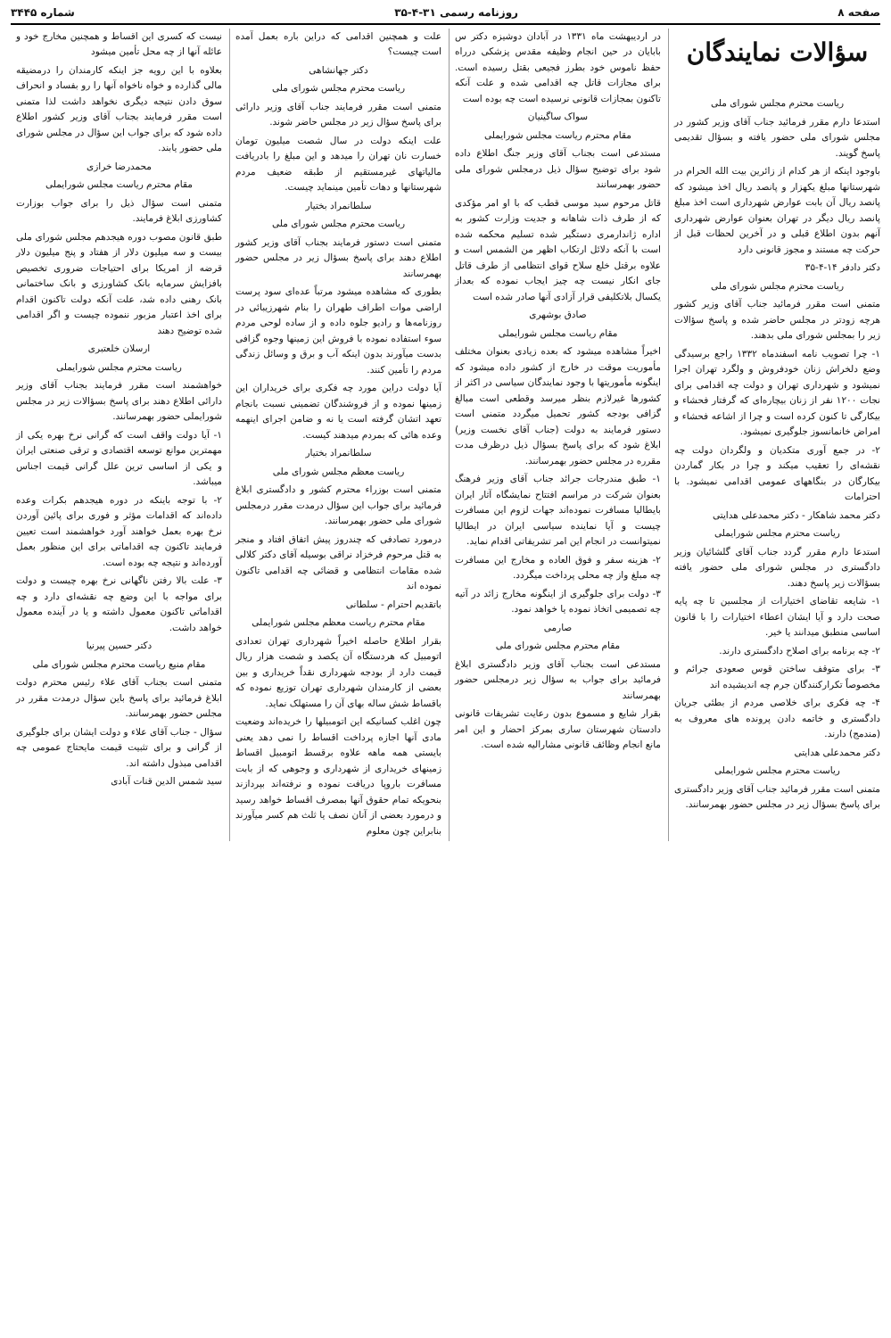صفحه ۸ روزنامه رسمی ۳۱-۴-۳۵ شماره ۳۴۴۵
سؤالات نمایندگان
ریاست محترم مجلس شورای ملی
استدعا دارم مقرر فرمائید جناب آقای وزیر کشور در مجلس شورای ملی حضور یافته و بسؤال تقدیمی پاسخ گویند.
باوجود اینکه از هر کدام از زائرین بیت الله الحرام در شهرستانها مبلغ یکهزار و پانصد ریال اخذ میشود که پانصد ریال آن بابت عوارض شهرداری است اخذ مبلغ پانصد ریال دیگر در تهران بعنوان عوارض شهرداری آنهم بدون اطلاع قبلی و در آخرین لحظات قبل از حرکت چه مستند و مجوز قانونی دارد
دکتر دادفر ۱۴-۴-۳۵
ریاست محترم مجلس شورای ملی
متمنی است مقرر فرمائید جناب آقای وزیر کشور هرچه زودتر در مجلس حاضر شده و پاسخ سؤالات زیر را بمجلس شورای ملی بدهند.
۱- چرا تصویب نامه اسفندماه ۱۳۳۲ راجع برسیدگی وضع دلخراش زنان خودفروش و ولگرد تهران اجرا نمیشود و شهرداری تهران و دولت چه اقدامی برای نجات ۱۲۰۰ نفر از زنان بیچاره‌ای که گرفتار فحشاء و بیکارگی تا کنون کرده است و چرا از اشاعه فحشاء و امراض خانمانسوز جلوگیری نمیشود.
۲- در جمع آوری متکدیان و ولگردان دولت چه نقشه‌ای را تعقیب میکند و چرا در بکار گماردن بیکارگان در بنگاههای عمومی اقدامی نمیشود. با احترامات
دکتر محمد شاهکار - دکتر محمدعلی هدایتی
ریاست محترم مجلس شورایملی
استدعا دارم مقرر گردد جناب آقای گلشائیان وزیر دادگستری در مجلس شورای ملی حضور یافته بسؤالات زیر پاسخ دهند.
۱- شایعه تقاضای اختیارات از مجلسین تا چه پایه صحت دارد و آیا ایشان اعطاء اختیارات را با قانون اساسی منطبق میدانند یا خیر.
۲- چه برنامه برای اصلاح دادگستری دارند.
۳- برای متوقف ساختن قوس صعودی جرائم و مخصوصاً تکرارکنندگان جرم چه اندیشیده اند
۴- چه فکری برای خلاصی مردم از بطئی جریان دادگستری و خاتمه دادن پرونده های معروف به (مندمج) دارند.
دکتر محمدعلی هدایتی
ریاست محترم مجلس شورایملی
متمنی است مقرر فرمائید جناب آقای وزیر دادگستری برای پاسخ بسؤال زیر در مجلس حضور بهمرسانند.
در اردیبهشت ماه ۱۳۳۱ در آبادان دوشیزه دکتر س بابایان در حین انجام وظیفه مقدس پزشکی درراه حفظ ناموس خود بطرز فجیعی بقتل رسیده است. برای مجازات قاتل چه اقدامی شده و علت آنکه تاکنون بمجازات قانونی نرسیده است چه بوده است
سواک ساگینیان
مقام محترم ریاست مجلس شورایملی
مستدعی است بجناب آقای وزیر جنگ اطلاع داده شود برای توضیح سؤال ذیل درمجلس شورای ملی حضور بهمرسانند
قاتل مرحوم سید موسی قطب که با او امر مؤکدی که از طرف ذات شاهانه و جدیت وزارت کشور به اداره ژاندارمری دستگیر شده تسلیم محکمه شده است با آنکه دلائل ارتکاب اظهر من الشمس است و علاوه برقتل خلع سلاح قوای انتظامی از طرف قاتل جای انکار نیست چه چیز ایجاب نموده که بعداز یکسال بلاتکلیفی قرار آزادی آنها صادر شده است
صادق بوشهری
مقام ریاست مجلس شورایملی
اخیراً مشاهده میشود که بعده زیادی بعنوان مختلف مأموریت موقت در خارج از کشور داده میشود که اینگونه مأموریتها با وجود نمایندگان سیاسی در اکثر از کشورها غیرلازم بنظر میرسد وقطعی است مبالغ گزافی بودجه کشور تحمیل میگردد متمنی است دستور فرمایند به دولت (جناب آقای نخست وزیر) ابلاغ شود که برای پاسخ بسؤال ذیل درظرف مدت مقرره در مجلس حضور بهمرسانند.
۱- طبق مندرجات جرائد جناب آقای وزیر فرهنگ بعنوان شرکت در مراسم افتتاح نمایشگاه آثار ایران بایطالیا مسافرت نموده‌اند جهات لزوم این مسافرت چیست و آیا نماینده سیاسی ایران در ایطالیا نمیتوانست در انجام این امر تشریفاتی اقدام نماید.
۲- هزینه سفر و فوق العاده و مخارج این مسافرت چه مبلغ واز چه محلی پرداخت میگردد.
۳- دولت برای جلوگیری از اینگونه مخارج زائد در آتیه چه تصمیمی اتخاذ نموده یا خواهد نمود.
صارمی
مقام محترم مجلس شورای ملی
مستدعی است بجناب آقای وزیر دادگستری ابلاغ فرمائید برای جواب به سؤال زیر درمجلس حضور بهمرسانند
بقرار شایع و مسموع بدون رعایت تشریفات قانونی دادستان شهرستان ساری بمرکز احضار و این امر مانع انجام وظائف قانونی مشارالیه شده است.
علت و همچنین اقدامی که دراین باره بعمل آمده است چیست؟
دکتر جهانشاهی
ریاست محترم مجلس شورای ملی
متمنی است مقرر فرمایند جناب آقای وزیر دارائی برای پاسخ سؤال زیر در مجلس حاضر شوند.
علت اینکه دولت در سال شصت میلیون تومان خسارت نان تهران را میدهد و این مبلغ را بادریافت مالیاتهای غیرمستقیم از طبقه ضعیف مردم شهرستانها و دهات تأمین مینماید چیست.
سلطانمراد بختیار
ریاست محترم مجلس شورای ملی
متمنی است دستور فرمایند بجناب آقای وزیر کشور اطلاع دهند برای پاسخ بسؤال زیر در مجلس حضور بهمرسانند
بطوری که مشاهده میشود مرتباً عده‌ای سود پرست اراضی موات اطراف طهران را بنام شهرزیبائی در روزنامه‌ها و رادیو جلوه داده و از ساده لوحی مردم سوء استفاده نموده با فروش این زمینها وجوه گزافی بدست میآورند بدون اینکه آب و برق و وسائل زندگی مردم را تأمین کنند.
آیا دولت دراین مورد چه فکری برای خریداران این زمینها نموده و از فروشندگان تضمینی نسبت بانجام تعهد اتشان گرفته است یا نه و ضامن اجرای اینهمه وعده هائی که بمردم میدهند کیست.
سلطانمراد بختیار
ریاست معظم مجلس شورای ملی
متمنی است بوزراء محترم کشور و دادگستری ابلاغ فرمائید برای جواب این سؤال درمدت مقرر درمجلس شورای ملی حضور بهمرسانند.
درمورد تصادفی که چندروز پیش اتفاق افتاد و منجر به قتل مرحوم فرخزاد نراقی بوسیله آقای دکتر کلالی شده مقامات انتظامی و قضائی چه اقدامی تاکنون نموده اند
باتقدیم احترام - سلطانی
مقام محترم ریاست معظم مجلس شورایملی
بقرار اطلاع حاصله اخیراً شهرداری تهران تعدادی اتومبیل که هردستگاه آن یکصد و شصت هزار ریال قیمت دارد از بودجه شهرداری نقداً خریداری و بین بعضی از کارمندان شهرداری تهران توزیع نموده که باقساط شش ساله بهای آن را مستهلک نماید.
چون اغلب کسانیکه این اتومبیلها را خریده‌اند وضعیت مادی آنها اجازه پرداخت اقساط را نمی دهد یعنی بایستی همه ماهه علاوه برقسط اتومبیل اقساط زمینهای خریداری از شهرداری و وجوهی که از بابت مسافرت باروپا دریافت نموده و نرفته‌اند بپردازند بنحویکه تمام حقوق آنها بمصرف اقساط خواهد رسید و درمورد بعضی از آنان نصف یا ثلث هم کسر میآورند بنابراین چون معلوم
نیست که کسری این اقساط و همچنین مخارج خود و عائله آنها از چه محل تأمین میشود
بعلاوه با این رویه جز اینکه کارمندان را درمضیقه مالی گذارده و خواه ناخواه آنها را رو بفساد و انحراف سوق دادن نتیجه دیگری نخواهد داشت لذا متمنی است مقرر فرمایند بجناب آقای وزیر کشور اطلاع داده شود که برای جواب این سؤال در مجلس شورای ملی حضور یابند.
محمدرضا خرازی
مقام محترم ریاست مجلس شورایملی
متمنی است سؤال ذیل را برای جواب بوزارت کشاورزی ابلاغ فرمایند.
طبق قانون مصوب دوره هیجدهم مجلس شورای ملی بیست و سه میلیون دلار از هفتاد و پنج میلیون دلار قرضه از امریکا برای احتیاجات ضروری تخصیص بافزایش سرمایه بانک کشاورزی و بانک ساختمانی بانک رهنی داده شد، علت آنکه دولت تاکنون اقدام برای اخذ اعتبار مزبور ننموده چیست و اگر اقدامی شده توضیح دهند
ارسلان خلعتبری
ریاست محترم مجلس شورایملی
خواهشمند است مقرر فرمایند بجناب آقای وزیر دارائی اطلاع دهند برای پاسخ بسؤالات زیر در مجلس شورایملی حضور بهمرسانند.
۱- آیا دولت واقف است که گرانی نرخ بهره یکی از مهمترین موانع توسعه اقتصادی و ترقی صنعتی ایران و یکی از اساسی ترین علل گرانی قیمت اجناس میباشد.
۲- با توجه باینکه در دوره هیجدهم بکرات وعده داده‌اند که اقدامات مؤثر و فوری برای پائین آوردن نرخ بهره بعمل خواهند آورد خواهشمند است تعیین فرمایند تاکنون چه اقداماتی برای این منظور بعمل آورده‌اند و نتیجه چه بوده است.
۳- علت بالا رفتن ناگهانی نرخ بهره چیست و دولت برای مواجه با این وضع چه نقشه‌ای دارد و چه اقداماتی تاکنون معمول داشته و یا در آینده معمول خواهد داشت.
دکتر حسین پیرنیا
مقام منیع ریاست محترم مجلس شورای ملی
متمنی است بجناب آقای علاء رئیس محترم دولت ابلاغ فرمائید برای پاسخ باین سؤال درمدت مقرر در مجلس حضور بهمرسانند.
سؤال - جناب آقای علاء و دولت ایشان برای جلوگیری از گرانی و برای تثبیت قیمت مایحتاج عمومی چه اقدامی مبذول داشته اند.
سید شمس الدین قنات آبادی